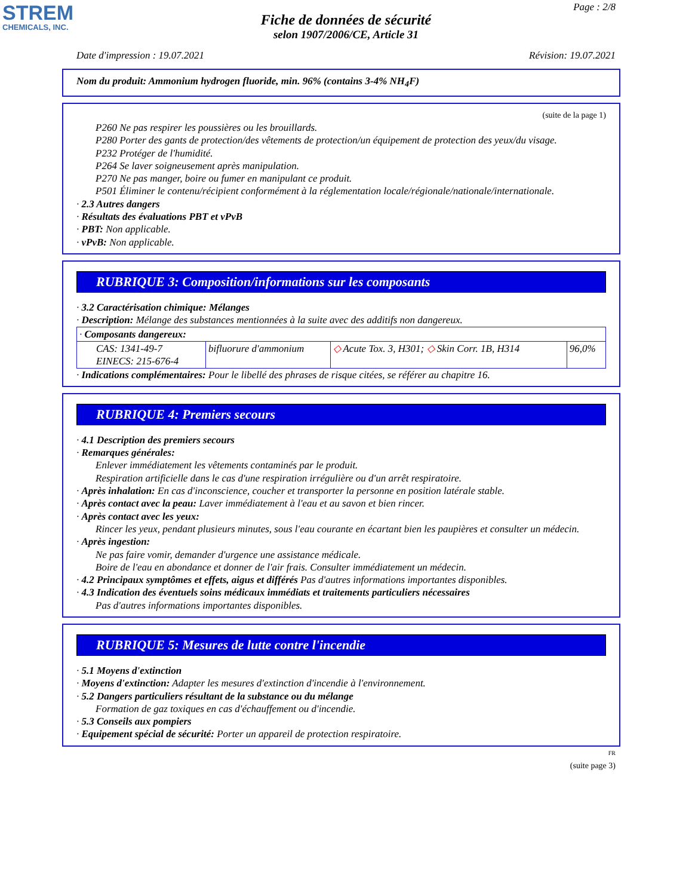STREM
CHEMICALS, INC.
Page : 2/8
Fiche de données de sécurité
selon 1907/2006/CE, Article 31
Date d'impression : 19.07.2021 Révision: 19.07.2021
Nom du produit: Ammonium hydrogen fluoride, min. 96% (contains 3-4% NH<sub>4</sub>F)
(suite de la page 1)
P260 Ne pas respirer les poussières ou les brouillards.
P280 Porter des gants de protection/des vêtements de protection/un équipement de protection des yeux/du visage.
P232 Protéger de l'humidité.
P264 Se laver soigneusement après manipulation.
P270 Ne pas manger, boire ou fumer en manipulant ce produit.
P501 Éliminer le contenu/récipient conformément à la réglementation locale/régionale/nationale/internationale.
· 2.3 Autres dangers
· Résultats des évaluations PBT et vPvB
· PBT: Non applicable.
· vPvB: Non applicable.
RUBRIQUE 3: Composition/informations sur les composants
· 3.2 Caractérisation chimique: Mélanges
· Description: Mélange des substances mentionnées à la suite avec des additifs non dangereux.
| · Composants dangereux: | | | |
| CAS: 1341-49-7 EINECS: 215-676-4 | bifluorure d'ammonium | ◇ Acute Tox. 3, H301; ◇ Skin Corr. 1B, H314 | 96,0% |
· Indications complémentaires: Pour le libellé des phrases de risque citées, se référer au chapitre 16.
RUBRIQUE 4: Premiers secours
· 4.1 Description des premiers secours
· Remarques générales:
Enlever immédiatement les vêtements contaminés par le produit.
Respiration artificielle dans le cas d'une respiration irrégulière ou d'un arrêt respiratoire.
· Après inhalation: En cas d'inconscience, coucher et transporter la personne en position latérale stable.
· Après contact avec la peau: Laver immédiatement à l'eau et au savon et bien rincer.
· Après contact avec les yeux:
Rincer les yeux, pendant plusieurs minutes, sous l'eau courante en écartant bien les paupières et consulter un médecin.
· Après ingestion:
Ne pas faire vomir, demander d'urgence une assistance médicale.
Boire de l'eau en abondance et donner de l'air frais. Consulter immédiatement un médecin.
· 4.2 Principaux symptômes et effets, aigus et différés Pas d'autres informations importantes disponibles.
· 4.3 Indication des éventuels soins médicaux immédiats et traitements particuliers nécessaires
Pas d'autres informations importantes disponibles.
RUBRIQUE 5: Mesures de lutte contre l'incendie
· 5.1 Moyens d'extinction
· Moyens d'extinction: Adapter les mesures d'extinction d'incendie à l'environnement.
· 5.2 Dangers particuliers résultant de la substance ou du mélange
Formation de gaz toxiques en cas d'échauffement ou d'incendie.
· 5.3 Conseils aux pompiers
· Equipement spécial de sécurité: Porter un appareil de protection respiratoire.
FR
(suite page 3)